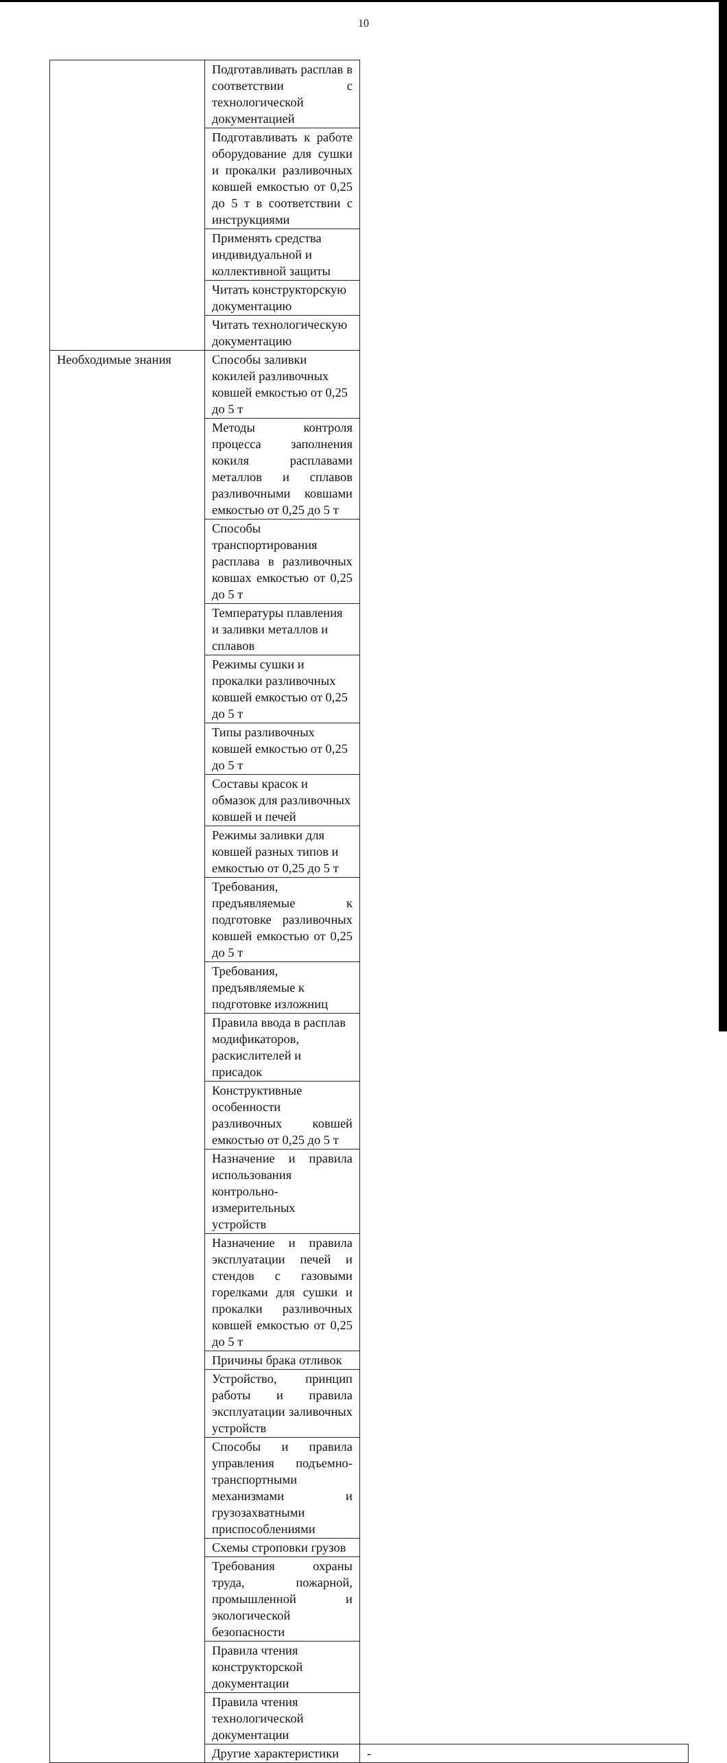10
| | Подготавливать расплав в соответствии с технологической документацией | |
| | Подготавливать к работе оборудование для сушки и прокалки разливочных ковшей емкостью от 0,25 до 5 т в соответствии с инструкциями | |
| | Применять средства индивидуальной и коллективной защиты | |
| | Читать конструкторскую документацию | |
| | Читать технологическую документацию | |
| Необходимые знания | Способы заливки кокилей разливочных ковшей емкостью от 0,25 до 5 т | |
| | Методы контроля процесса заполнения кокиля расплавами металлов и сплавов разливочными ковшами емкостью от 0,25 до 5 т | |
| | Способы транспортирования расплава в разливочных ковшах емкостью от 0,25 до 5 т | |
| | Температуры плавления и заливки металлов и сплавов | |
| | Режимы сушки и прокалки разливочных ковшей емкостью от 0,25 до 5 т | |
| | Типы разливочных ковшей емкостью от 0,25 до 5 т | |
| | Составы красок и обмазок для разливочных ковшей и печей | |
| | Режимы заливки для ковшей разных типов и емкостью от 0,25 до 5 т | |
| | Требования, предъявляемые к подготовке разливочных ковшей емкостью от 0,25 до 5 т | |
| | Требования, предъявляемые к подготовке изложниц | |
| | Правила ввода в расплав модификаторов, раскислителей и присадок | |
| | Конструктивные особенности разливочных ковшей емкостью от 0,25 до 5 т | |
| | Назначение и правила использования контрольно-измерительных устройств | |
| | Назначение и правила эксплуатации печей и стендов с газовыми горелками для сушки и прокалки разливочных ковшей емкостью от 0,25 до 5 т | |
| | Причины брака отливок | |
| | Устройство, принцип работы и правила эксплуатации заливочных устройств | |
| | Способы и правила управления подъемно-транспортными механизмами и грузозахватными приспособлениями | |
| | Схемы строповки грузов | |
| | Требования охраны труда, пожарной, промышленной и экологической безопасности | |
| | Правила чтения конструкторской документации | |
| | Правила чтения технологической документации | |
| | Другие характеристики | - |